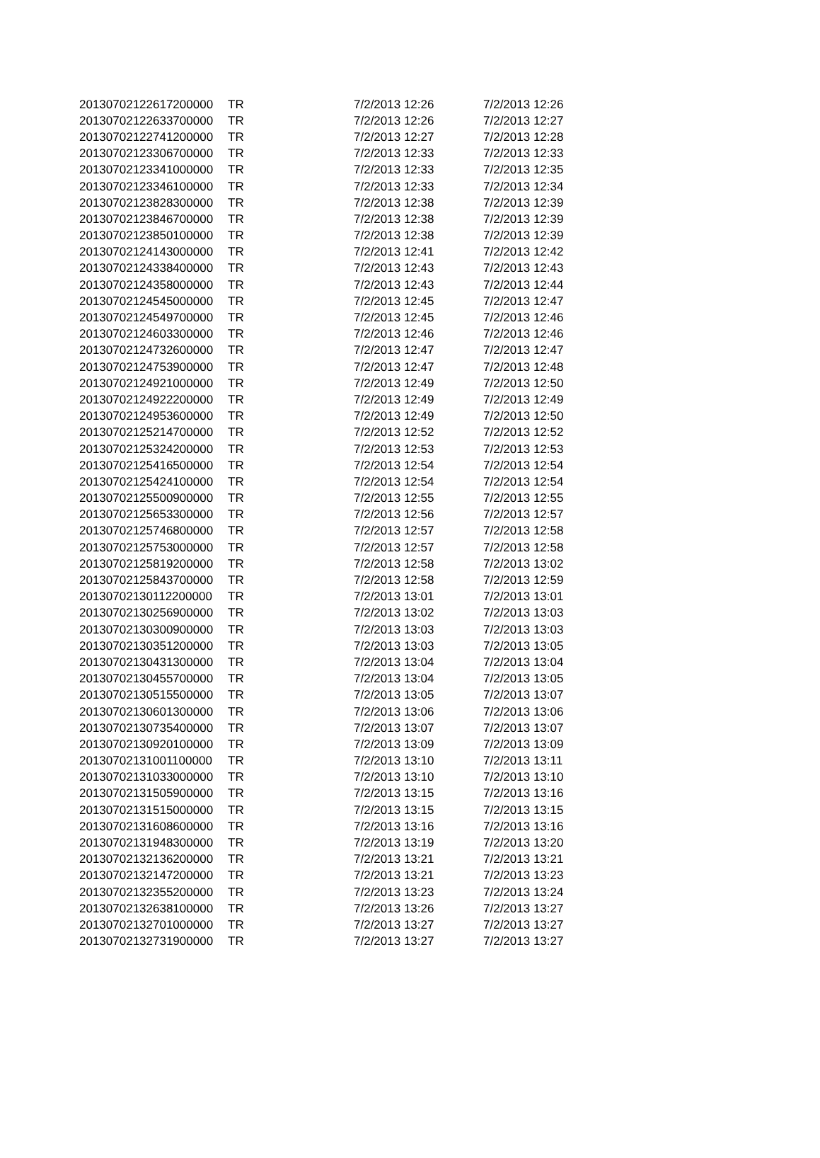| 20130702122617200000 | TR | 7/2/2013 12:26 | 7/2/2013 12:26 |
| 20130702122633700000 | TR | 7/2/2013 12:26 | 7/2/2013 12:27 |
| 20130702122741200000 | TR | 7/2/2013 12:27 | 7/2/2013 12:28 |
| 20130702123306700000 | TR | 7/2/2013 12:33 | 7/2/2013 12:33 |
| 20130702123341000000 | TR | 7/2/2013 12:33 | 7/2/2013 12:35 |
| 20130702123346100000 | TR | 7/2/2013 12:33 | 7/2/2013 12:34 |
| 20130702123828300000 | TR | 7/2/2013 12:38 | 7/2/2013 12:39 |
| 20130702123846700000 | TR | 7/2/2013 12:38 | 7/2/2013 12:39 |
| 20130702123850100000 | TR | 7/2/2013 12:38 | 7/2/2013 12:39 |
| 20130702124143000000 | TR | 7/2/2013 12:41 | 7/2/2013 12:42 |
| 20130702124338400000 | TR | 7/2/2013 12:43 | 7/2/2013 12:43 |
| 20130702124358000000 | TR | 7/2/2013 12:43 | 7/2/2013 12:44 |
| 20130702124545000000 | TR | 7/2/2013 12:45 | 7/2/2013 12:47 |
| 20130702124549700000 | TR | 7/2/2013 12:45 | 7/2/2013 12:46 |
| 20130702124603300000 | TR | 7/2/2013 12:46 | 7/2/2013 12:46 |
| 20130702124732600000 | TR | 7/2/2013 12:47 | 7/2/2013 12:47 |
| 20130702124753900000 | TR | 7/2/2013 12:47 | 7/2/2013 12:48 |
| 20130702124921000000 | TR | 7/2/2013 12:49 | 7/2/2013 12:50 |
| 20130702124922200000 | TR | 7/2/2013 12:49 | 7/2/2013 12:49 |
| 20130702124953600000 | TR | 7/2/2013 12:49 | 7/2/2013 12:50 |
| 20130702125214700000 | TR | 7/2/2013 12:52 | 7/2/2013 12:52 |
| 20130702125324200000 | TR | 7/2/2013 12:53 | 7/2/2013 12:53 |
| 20130702125416500000 | TR | 7/2/2013 12:54 | 7/2/2013 12:54 |
| 20130702125424100000 | TR | 7/2/2013 12:54 | 7/2/2013 12:54 |
| 20130702125500900000 | TR | 7/2/2013 12:55 | 7/2/2013 12:55 |
| 20130702125653300000 | TR | 7/2/2013 12:56 | 7/2/2013 12:57 |
| 20130702125746800000 | TR | 7/2/2013 12:57 | 7/2/2013 12:58 |
| 20130702125753000000 | TR | 7/2/2013 12:57 | 7/2/2013 12:58 |
| 20130702125819200000 | TR | 7/2/2013 12:58 | 7/2/2013 13:02 |
| 20130702125843700000 | TR | 7/2/2013 12:58 | 7/2/2013 12:59 |
| 20130702130112200000 | TR | 7/2/2013 13:01 | 7/2/2013 13:01 |
| 20130702130256900000 | TR | 7/2/2013 13:02 | 7/2/2013 13:03 |
| 20130702130300900000 | TR | 7/2/2013 13:03 | 7/2/2013 13:03 |
| 20130702130351200000 | TR | 7/2/2013 13:03 | 7/2/2013 13:05 |
| 20130702130431300000 | TR | 7/2/2013 13:04 | 7/2/2013 13:04 |
| 20130702130455700000 | TR | 7/2/2013 13:04 | 7/2/2013 13:05 |
| 20130702130515500000 | TR | 7/2/2013 13:05 | 7/2/2013 13:07 |
| 20130702130601300000 | TR | 7/2/2013 13:06 | 7/2/2013 13:06 |
| 20130702130735400000 | TR | 7/2/2013 13:07 | 7/2/2013 13:07 |
| 20130702130920100000 | TR | 7/2/2013 13:09 | 7/2/2013 13:09 |
| 20130702131001100000 | TR | 7/2/2013 13:10 | 7/2/2013 13:11 |
| 20130702131033000000 | TR | 7/2/2013 13:10 | 7/2/2013 13:10 |
| 20130702131505900000 | TR | 7/2/2013 13:15 | 7/2/2013 13:16 |
| 20130702131515000000 | TR | 7/2/2013 13:15 | 7/2/2013 13:15 |
| 20130702131608600000 | TR | 7/2/2013 13:16 | 7/2/2013 13:16 |
| 20130702131948300000 | TR | 7/2/2013 13:19 | 7/2/2013 13:20 |
| 20130702132136200000 | TR | 7/2/2013 13:21 | 7/2/2013 13:21 |
| 20130702132147200000 | TR | 7/2/2013 13:21 | 7/2/2013 13:23 |
| 20130702132355200000 | TR | 7/2/2013 13:23 | 7/2/2013 13:24 |
| 20130702132638100000 | TR | 7/2/2013 13:26 | 7/2/2013 13:27 |
| 20130702132701000000 | TR | 7/2/2013 13:27 | 7/2/2013 13:27 |
| 20130702132731900000 | TR | 7/2/2013 13:27 | 7/2/2013 13:27 |